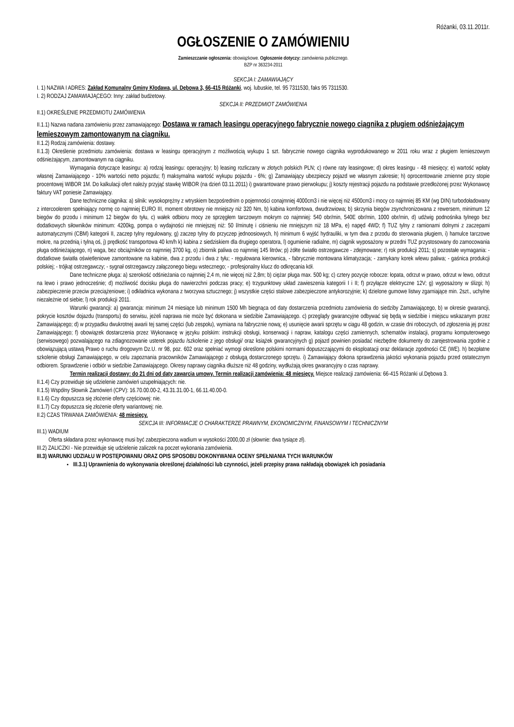Różanki, 03.11.2011r.
OGŁOSZENIE O ZAMÓWIENIU
Zamieszczanie ogłoszenia: obowiązkowe. Ogłoszenie dotyczy: zamówienia publicznego.
BZP nr 363234-2011
SEKCJA I: ZAMAWIAJĄCY
I. 1) NAZWA I ADRES: Zakład Komunalny Gminy Kłodawa, ul. Dębowa 3, 66-415 Różanki, woj. lubuskie, tel. 95 7311530, faks 95 7311530.
I. 2) RODZAJ ZAMAWIAJĄCEGO: Inny: zakład budżetowy.
SEKCJA II: PRZEDMIOT ZAMÓWIENIA
II.1) OKREŚLENIE PRZEDMIOTU ZAMÓWIENIA
II.1.1) Nazwa nadana zamówieniu przez zamawiającego: Dostawa w ramach leasingu operacyjnego fabrycznie nowego ciągnika z pługiem odśnieżającym lemieszowym zamontowanym na ciągniku.
II.1.2) Rodzaj zamówienia: dostawy.
II.1.3) Określenie przedmiotu zamówienia: dostawa w leasingu operacyjnym z możliwością wykupu 1 szt. fabrycznie nowego ciągnika wyprodukowanego w 2011 roku wraz z pługiem lemieszowym odśnieżającym, zamontowanym na ciągniku.
Wymagania dotyczące leasingu: a) rodzaj leasingu: operacyjny; b) leasing rozliczany w złotych polskich PLN; c) równe raty leasingowe; d) okres leasingu - 48 miesięcy; e) wartość wpłaty własnej Zamawiającego - 10% wartości netto pojazdu; f) maksymalna wartość wykupu pojazdu - 6%; g) Zamawiający ubezpieczy pojazd we własnym zakresie; h) oprocentowanie zmienne przy stopie procentowej WIBOR 1M. Do kalkulacji ofert należy przyjąć stawkę WIBOR (na dzień 03.11.2011) i) gwarantowane prawo pierwokupu; j) koszty rejestracji pojazdu na podstawie przedłożonej przez Wykonawcę faktury VAT poniesie Zamawiający.
Dane techniczne ciągnika: a) silnik: wysokoprężny z wtryskiem bezpośrednim o pojemności conajmniej 4000cm3 i nie więcej niż 4500cm3 i mocy co najmniej 85 KM (wg DIN) turbodoładowany z intercoolerem spełniający normę co najmniej EURO III, moment obrotowy nie mniejszy niż 320 Nm, b) kabina komfortowa, dwudrzwiowa; b) skrzynia biegów zsynchronizowana z rewersem, minimum 12 biegów do przodu i minimum 12 biegów do tyłu, c) wałek odbioru mocy ze sprzęgłem tarczowym mokrym co najmniej: 540 obr/min, 540E obr/min, 1000 obr/min, d) udźwig podnośnika tylnego bez dodatkowych siłowników minimum: 4200kg, pompa o wydajności nie mniejszej niż: 50 l/minutę i ciśnieniu nie mniejszym niż 18 MPa, e) napęd 4WD; f) TUZ tylny z ramionami dolnymi z zaczepami automatycznymi (CBM) kategorii II, zaczep tylny regulowany, g) zaczep tylny do przyczep jednoosiowych, h) minimum 6 wyjść hydrauliki, w tym dwa z przodu do sterowania pługiem, i) hamulce tarczowe mokre, na przednią i tylną oś, j) prędkość transportowa 40 km/h k) kabina z siedziskiem dla drugiego operatora, l) ogumienie radialne, m) ciągnik wyposażony w przedni TUZ przystosowany do zamocowania pługa odśnieżającego, n) waga, bez obciążników co najmniej 3700 kg, o) zbiornik paliwa co najmniej 145 litrów; p) żółte światło ostrzegawcze - zdejmowane; r) rok produkcji 2011; s) pozostałe wymagania: - dodatkowe światła oświetleniowe zamontowane na kabinie, dwa z przodu i dwa z tyłu; - regulowana kierownica, - fabrycznie montowana klimatyzacja; - zamykany korek wlewu paliwa; - gaśnica produkcji polskiej; - trójkąt ostrzegawczy; - sygnał ostrzegawczy załączonego biegu wstecznego; - profesjonalny klucz do odkręcania kół.
Dane techniczne pługa: a) szerokość odśnieżania co najmniej 2,4 m, nie więcej niż 2,8m; b) ciężar pługa max. 500 kg; c) cztery pozycje robocze: łopata, odrzut w prawo, odrzut w lewo, odrzut na lewo i prawo jednocześnie; d) możliwość docisku pługa do nawierzchni podczas pracy; e) trzypunktowy układ zawieszenia kategorii I i II; f) przyłącze elektryczne 12V; g) wyposażony w ślizgi; h) zabezpieczenie przeciw przeciążeniowe; i) odkładnica wykonana z tworzywa sztucznego; j) wszystkie części stalowe zabezpieczone antykorozyjnie; k) dzielone gumowe listwy zgarniające min. 2szt., uchylne niezależnie od siebie; l) rok produkcji 2011.
Warunki gwarancji: a) gwarancja: minimum 24 miesiące lub minimum 1500 Mh biegnąca od daty dostarczenia przedmiotu zamówienia do siedziby Zamawiającego, b) w okresie gwarancji, pokrycie kosztów dojazdu (transportu) do serwisu, jeżeli naprawa nie może być dokonana w siedzibie Zamawiającego. c) przeglądy gwarancyjne odbywać się będą w siedzibie i miejscu wskazanym przez Zamawiającego; d) w przypadku dwukrotnej awarii tej samej części (lub zespołu), wymiana na fabrycznie nową; e) usunięcie awarii sprzętu w ciągu 48 godzin, w czasie dni roboczych, od zgłoszenia jej przez Zamawiającego; f) obowiązek dostarczenia przez Wykonawcę w języku polskim: instrukcji obsługi, konserwacji i napraw, katalogu części zamiennych, schematów instalacji, programu komputerowego (serwisowego) pozwalającego na zdiagnozowanie usterek pojazdu /szkolenie z jego obsługi/ oraz książek gwarancyjnych g) pojazd powinien posiadać niezbędne dokumenty do zarejestrowania zgodnie z obowiązującą ustawą Prawo o ruchu drogowym Dz.U. nr 98, poz. 602 oraz spełniać wymogi określone polskimi normami dopuszczającymi do eksploatacji oraz deklaracje zgodności CE (WE). h) bezpłatne szkolenie obsługi Zamawiającego, w celu zapoznania pracowników Zamawiającego z obsługą dostarczonego sprzętu. i) Zamawiający dokona sprawdzenia jakości wykonania pojazdu przed ostatecznym odbiorem. Sprawdzenie i odbiór w siedzibie Zamawiającego. Okresy naprawy ciągnika dłuższe niż 48 godziny, wydłużają okres gwarancyjny o czas naprawy.
Termin realizacji dostawy: do 21 dni od daty zawarcia umowy. Termin realizacji zamówienia: 48 miesięcy. Miejsce realizacji zamówienia: 66-415 Różanki ul.Dębowa 3.
II.1.4) Czy przewiduje się udzielenie zamówień uzupełniających: nie.
II.1.5) Wspólny Słownik Zamówień (CPV): 16.70.00.00-2, 43.31.31.00-1, 66.11.40.00-0.
II.1.6) Czy dopuszcza się złożenie oferty częściowej: nie.
II.1.7) Czy dopuszcza się złożenie oferty wariantowej: nie.
II.2) CZAS TRWANIA ZAMÓWIENIA: 48 miesięcy.
SEKCJA III: INFORMACJE O CHARAKTERZE PRAWNYM, EKONOMICZNYM, FINANSOWYM I TECHNICZNYM
III.1) WADIUM
Oferta składana przez wykonawcę musi być zabezpieczona wadium w wysokości 2000,00 zł (słownie: dwa tysiące zł).
III.2) ZALICZKI - Nie przewiduje się udzielenie zaliczek na poczet wykonania zamówienia.
III.3) WARUNKI UDZIAŁU W POSTĘPOWANIU ORAZ OPIS SPOSOBU DOKONYWANIA OCENY SPEŁNIANIA TYCH WARUNKÓW
III.3.1) Uprawnienia do wykonywania określonej działalności lub czynności, jeżeli przepisy prawa nakładają obowiązek ich posiadania